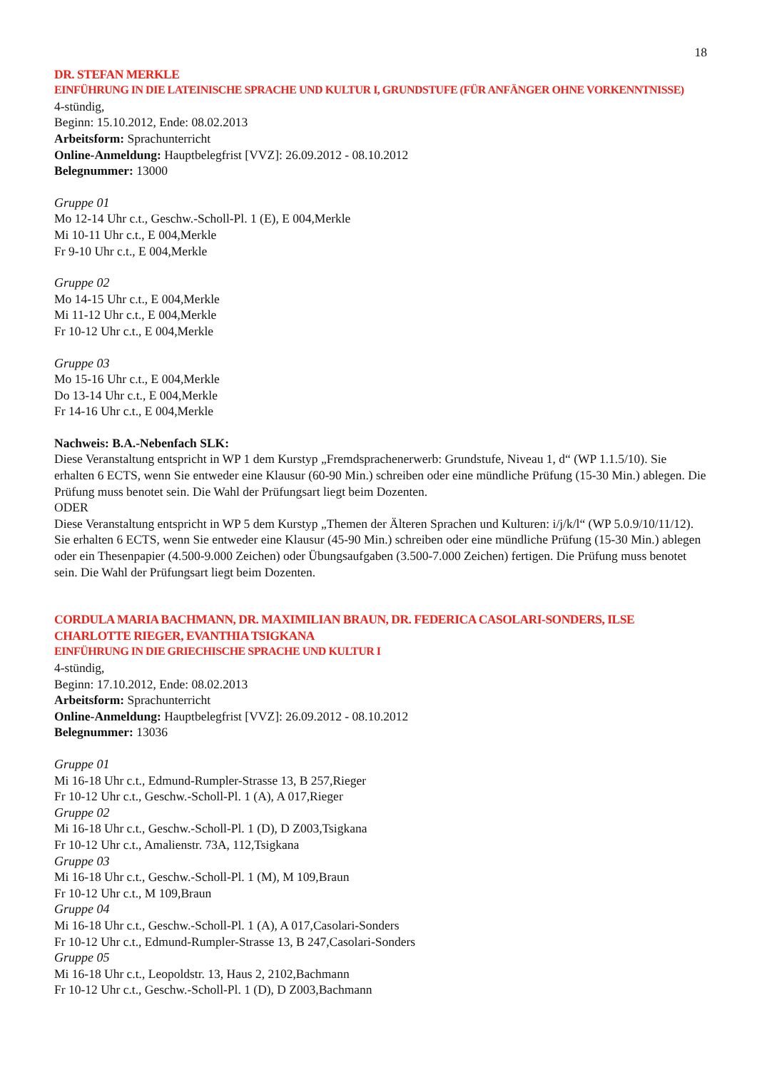18
DR. STEFAN MERKLE
EINFÜHRUNG IN DIE LATEINISCHE SPRACHE UND KULTUR I, GRUNDSTUFE (FÜR ANFÄNGER OHNE VORKENNTNISSE)
4-stündig,
Beginn: 15.10.2012, Ende: 08.02.2013
Arbeitsform: Sprachunterricht
Online-Anmeldung: Hauptbelegfrist [VVZ]: 26.09.2012 - 08.10.2012
Belegnummer: 13000
Gruppe 01
Mo 12-14 Uhr c.t., Geschw.-Scholl-Pl. 1 (E), E 004,Merkle
Mi 10-11 Uhr c.t., E 004,Merkle
Fr 9-10 Uhr c.t., E 004,Merkle
Gruppe 02
Mo 14-15 Uhr c.t., E 004,Merkle
Mi 11-12 Uhr c.t., E 004,Merkle
Fr 10-12 Uhr c.t., E 004,Merkle
Gruppe 03
Mo 15-16 Uhr c.t., E 004,Merkle
Do 13-14 Uhr c.t., E 004,Merkle
Fr 14-16 Uhr c.t., E 004,Merkle
Nachweis: B.A.-Nebenfach SLK:
Diese Veranstaltung entspricht in WP 1 dem Kurstyp „Fremdsprachenerwerb: Grundstufe, Niveau 1, d“ (WP 1.1.5/10). Sie erhalten 6 ECTS, wenn Sie entweder eine Klausur (60-90 Min.) schreiben oder eine mündliche Prü­fung (15-30 Min.) ablegen. Die Prüfung muss benotet sein. Die Wahl der Prüfungsart liegt beim Dozenten.
ODER
Diese Veranstaltung entspricht in WP 5 dem Kurstyp „Themen der Älteren Sprachen und Kulturen: i/j/k/l“ (WP 5.0.9/10/11/12). Sie erhalten 6 ECTS, wenn Sie entweder eine Klausur (45-90 Min.) schreiben oder eine mündliche Prüfung (15-30 Min.) ablegen oder ein Thesenpapier (4.500-9.000 Zeichen) oder Übungsaufgaben (3.500-7.000 Zeichen) fertigen. Die Prüfung muss benotet sein. Die Wahl der Prüfungsart liegt beim Dozenten.
CORDULA MARIA BACHMANN, DR. MAXIMILIAN BRAUN, DR. FEDERICA CASOLARI-SONDERS, ILSE CHARLOTTE RIEGER, EVANTHIA TSIGKANA
EINFÜHRUNG IN DIE GRIECHISCHE SPRACHE UND KULTUR I
4-stündig,
Beginn: 17.10.2012, Ende: 08.02.2013
Arbeitsform: Sprachunterricht
Online-Anmeldung: Hauptbelegfrist [VVZ]: 26.09.2012 - 08.10.2012
Belegnummer: 13036
Gruppe 01
Mi 16-18 Uhr c.t., Edmund-Rumpler-Strasse 13, B 257,Rieger
Fr 10-12 Uhr c.t., Geschw.-Scholl-Pl. 1 (A), A 017,Rieger
Gruppe 02
Mi 16-18 Uhr c.t., Geschw.-Scholl-Pl. 1 (D), D Z003,Tsigkana
Fr 10-12 Uhr c.t., Amalienstr. 73A, 112,Tsigkana
Gruppe 03
Mi 16-18 Uhr c.t., Geschw.-Scholl-Pl. 1 (M), M 109,Braun
Fr 10-12 Uhr c.t., M 109,Braun
Gruppe 04
Mi 16-18 Uhr c.t., Geschw.-Scholl-Pl. 1 (A), A 017,Casolari-Sonders
Fr 10-12 Uhr c.t., Edmund-Rumpler-Strasse 13, B 247,Casolari-Sonders
Gruppe 05
Mi 16-18 Uhr c.t., Leopoldstr. 13, Haus 2, 2102,Bachmann
Fr 10-12 Uhr c.t., Geschw.-Scholl-Pl. 1 (D), D Z003,Bachmann